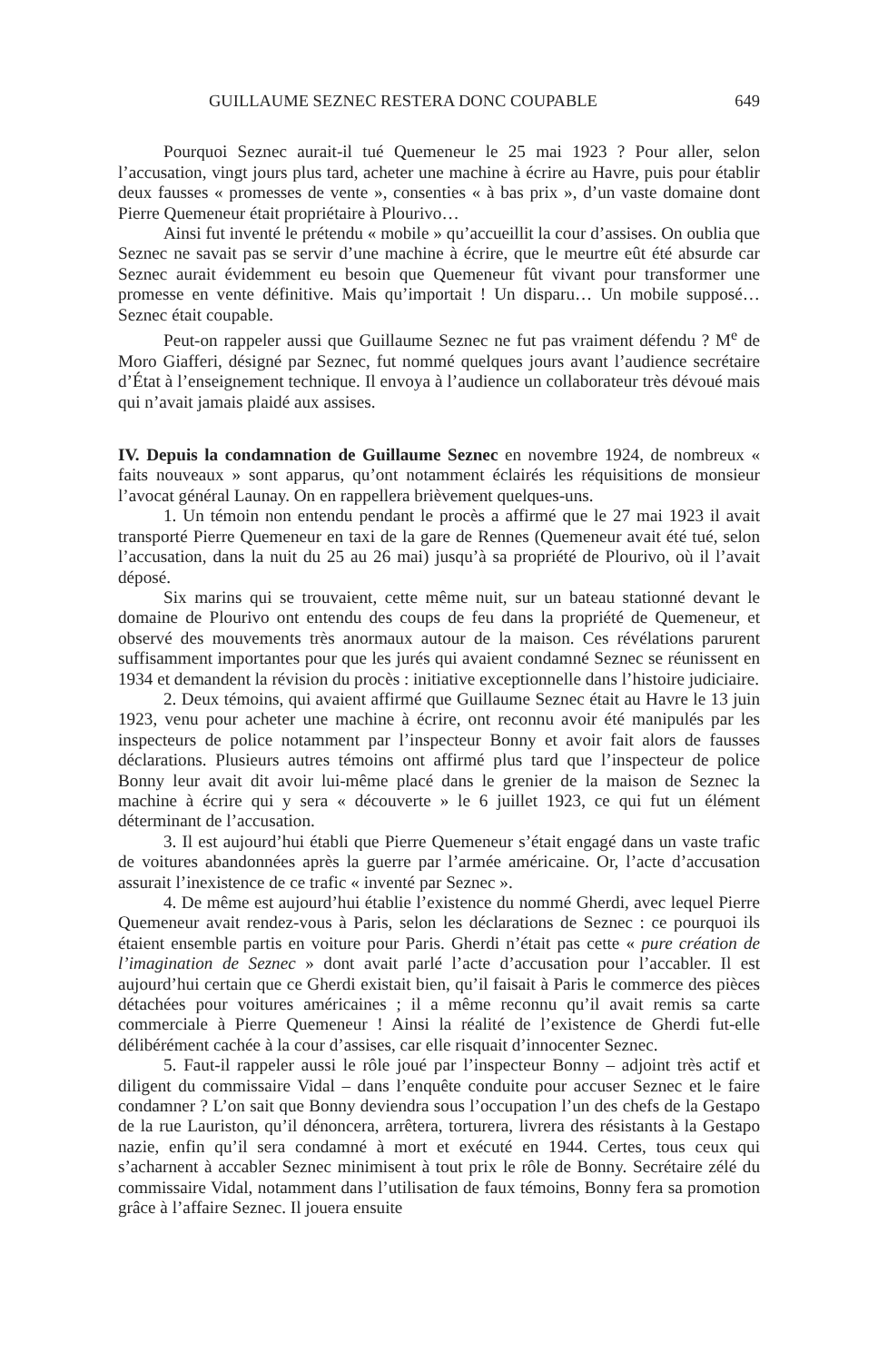GUILLAUME SEZNEC RESTERA DONC COUPABLE 649
Pourquoi Seznec aurait-il tué Quemeneur le 25 mai 1923 ? Pour aller, selon l’accusation, vingt jours plus tard, acheter une machine à écrire au Havre, puis pour établir deux fausses « promesses de vente », consenties « à bas prix », d’un vaste domaine dont Pierre Quemeneur était propriétaire à Plourivo…
Ainsi fut inventé le prétendu « mobile » qu’accueillit la cour d’assises. On oublia que Seznec ne savait pas se servir d’une machine à écrire, que le meurtre eût été absurde car Seznec aurait évidemment eu besoin que Quemeneur fût vivant pour transformer une promesse en vente définitive. Mais qu’importait ! Un disparu… Un mobile supposé… Seznec était coupable.
Peut-on rappeler aussi que Guillaume Seznec ne fut pas vraiment défendu ? M<sup>e</sup> de Moro Giafferi, désigné par Seznec, fut nommé quelques jours avant l’audience secrétaire d’État à l’enseignement technique. Il envoya à l’audience un collaborateur très dévoué mais qui n’avait jamais plaidé aux assises.
IV. Depuis la condamnation de Guillaume Seznec en novembre 1924, de nombreux « faits nouveaux » sont apparus, qu’ont notamment éclairés les réquisitions de monsieur l’avocat général Launay. On en rappellera brièvement quelques-uns.
1. Un témoin non entendu pendant le procès a affirmé que le 27 mai 1923 il avait transporté Pierre Quemeneur en taxi de la gare de Rennes (Quemeneur avait été tué, selon l’accusation, dans la nuit du 25 au 26 mai) jusqu’à sa propriété de Plourivo, où il l’avait déposé.
Six marins qui se trouvaient, cette même nuit, sur un bateau stationné devant le domaine de Plourivo ont entendu des coups de feu dans la propriété de Quemeneur, et observé des mouvements très anormaux autour de la maison. Ces révélations parurent suffisamment importantes pour que les jurés qui avaient condamné Seznec se réunissent en 1934 et demandent la révision du procès : initiative exceptionnelle dans l’histoire judiciaire.
2. Deux témoins, qui avaient affirmé que Guillaume Seznec était au Havre le 13 juin 1923, venu pour acheter une machine à écrire, ont reconnu avoir été manipulés par les inspecteurs de police notamment par l’inspecteur Bonny et avoir fait alors de fausses déclarations. Plusieurs autres témoins ont affirmé plus tard que l’inspecteur de police Bonny leur avait dit avoir lui-même placé dans le grenier de la maison de Seznec la machine à écrire qui y sera « découverte » le 6 juillet 1923, ce qui fut un élément déterminant de l’accusation.
3. Il est aujourd’hui établi que Pierre Quemeneur s’était engagé dans un vaste trafic de voitures abandonnées après la guerre par l’armée américaine. Or, l’acte d’accusation assurait l’inexistence de ce trafic « inventé par Seznec ».
4. De même est aujourd’hui établie l’existence du nommé Gherdi, avec lequel Pierre Quemeneur avait rendez-vous à Paris, selon les déclarations de Seznec : ce pourquoi ils étaient ensemble partis en voiture pour Paris. Gherdi n’était pas cette « pure création de l’imagination de Seznec » dont avait parlé l’acte d’accusation pour l’accabler. Il est aujourd’hui certain que ce Gherdi existait bien, qu’il faisait à Paris le commerce des pièces détachées pour voitures américaines ; il a même reconnu qu’il avait remis sa carte commerciale à Pierre Quemeneur ! Ainsi la réalité de l’existence de Gherdi fut-elle délibérément cachée à la cour d’assises, car elle risquait d’innocenter Seznec.
5. Faut-il rappeler aussi le rôle joué par l’inspecteur Bonny – adjoint très actif et diligent du commissaire Vidal – dans l’enquête conduite pour accuser Seznec et le faire condamner ? L’on sait que Bonny deviendra sous l’occupation l’un des chefs de la Gestapo de la rue Lauriston, qu’il dénoncera, arrêtera, torturera, livrera des résistants à la Gestapo nazie, enfin qu’il sera condamné à mort et exécuté en 1944. Certes, tous ceux qui s’acharnent à accabler Seznec minimisent à tout prix le rôle de Bonny. Secrétaire zélé du commissaire Vidal, notamment dans l’utilisation de faux témoins, Bonny fera sa promotion grâce à l’affaire Seznec. Il jouera ensuite